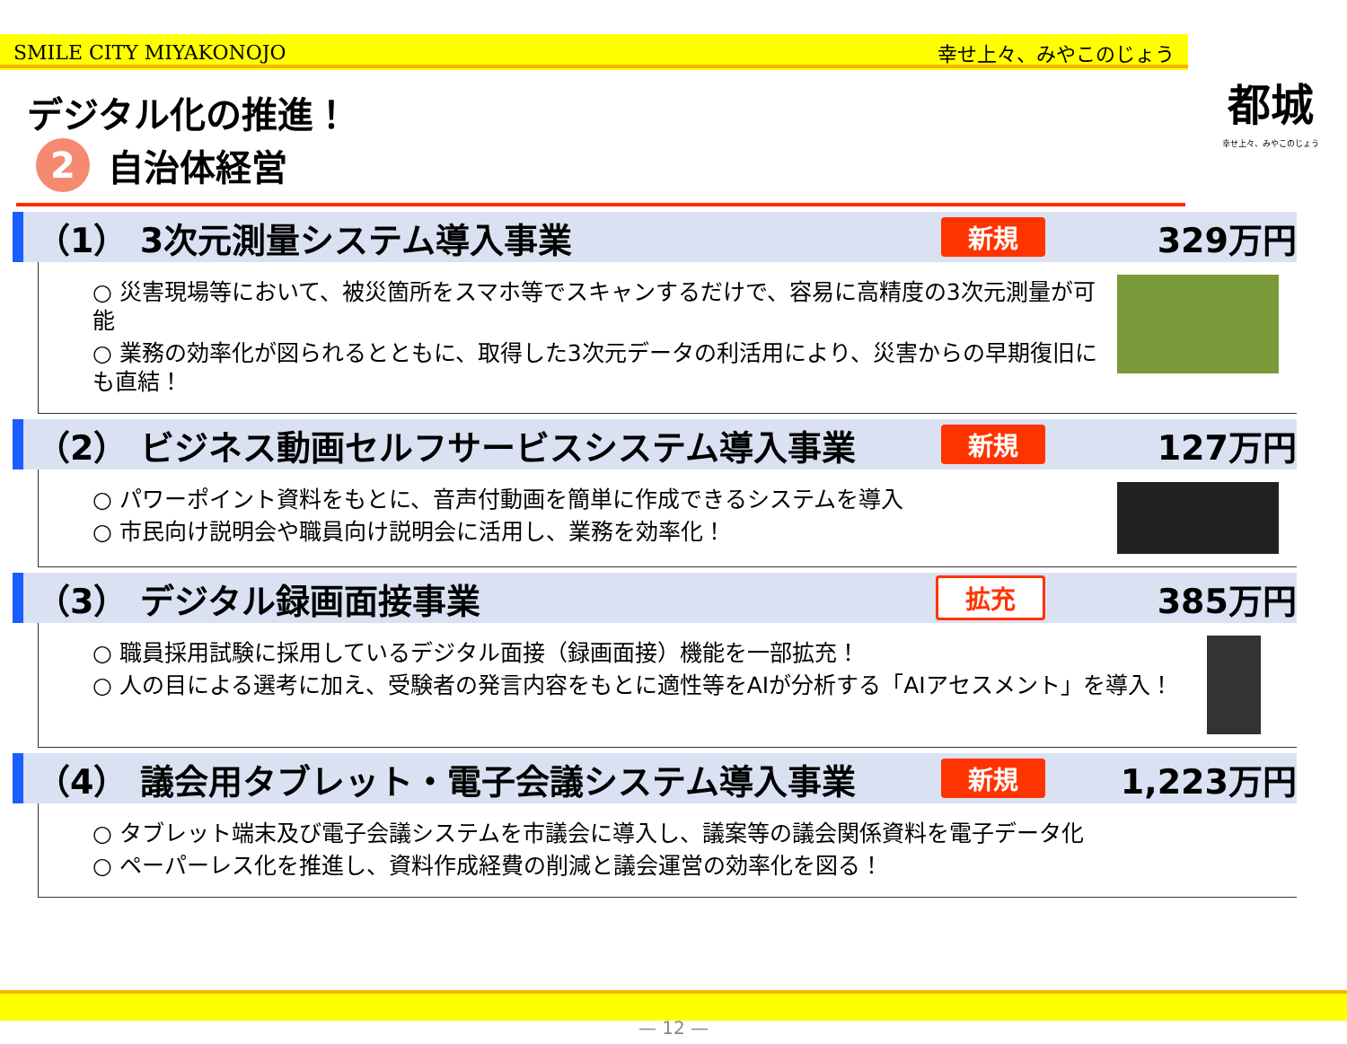SMILE CITY MIYAKONOJO 幸せ上々、みやこのじょう
都城
幸せ上々、みやこのじょう
デジタル化の推進！
2 自治体経営
（1） 3次元測量システム導入事業 新規 329万円
○ 災害現場等において、被災箇所をスマホ等でスキャンするだけで、容易に高精度の3次元測量が可能
○ 業務の効率化が図られるとともに、取得した3次元データの利活用により、災害からの早期復旧にも直結！
（2） ビジネス動画セルフサービスシステム導入事業 新規 127万円
○ パワーポイント資料をもとに、音声付動画を簡単に作成できるシステムを導入
○ 市民向け説明会や職員向け説明会に活用し、業務を効率化！
（3） デジタル録画面接事業 拡充 385万円
○ 職員採用試験に採用しているデジタル面接（録画面接）機能を一部拡充！
○ 人の目による選考に加え、受験者の発言内容をもとに適性等をAIが分析する「AIアセスメント」を導入！
（4） 議会用タブレット・電子会議システム導入事業 新規 1,223万円
○ タブレット端末及び電子会議システムを市議会に導入し、議案等の議会関係資料を電子データ化
○ ペーパーレス化を推進し、資料作成経費の削減と議会運営の効率化を図る！
— 12 —